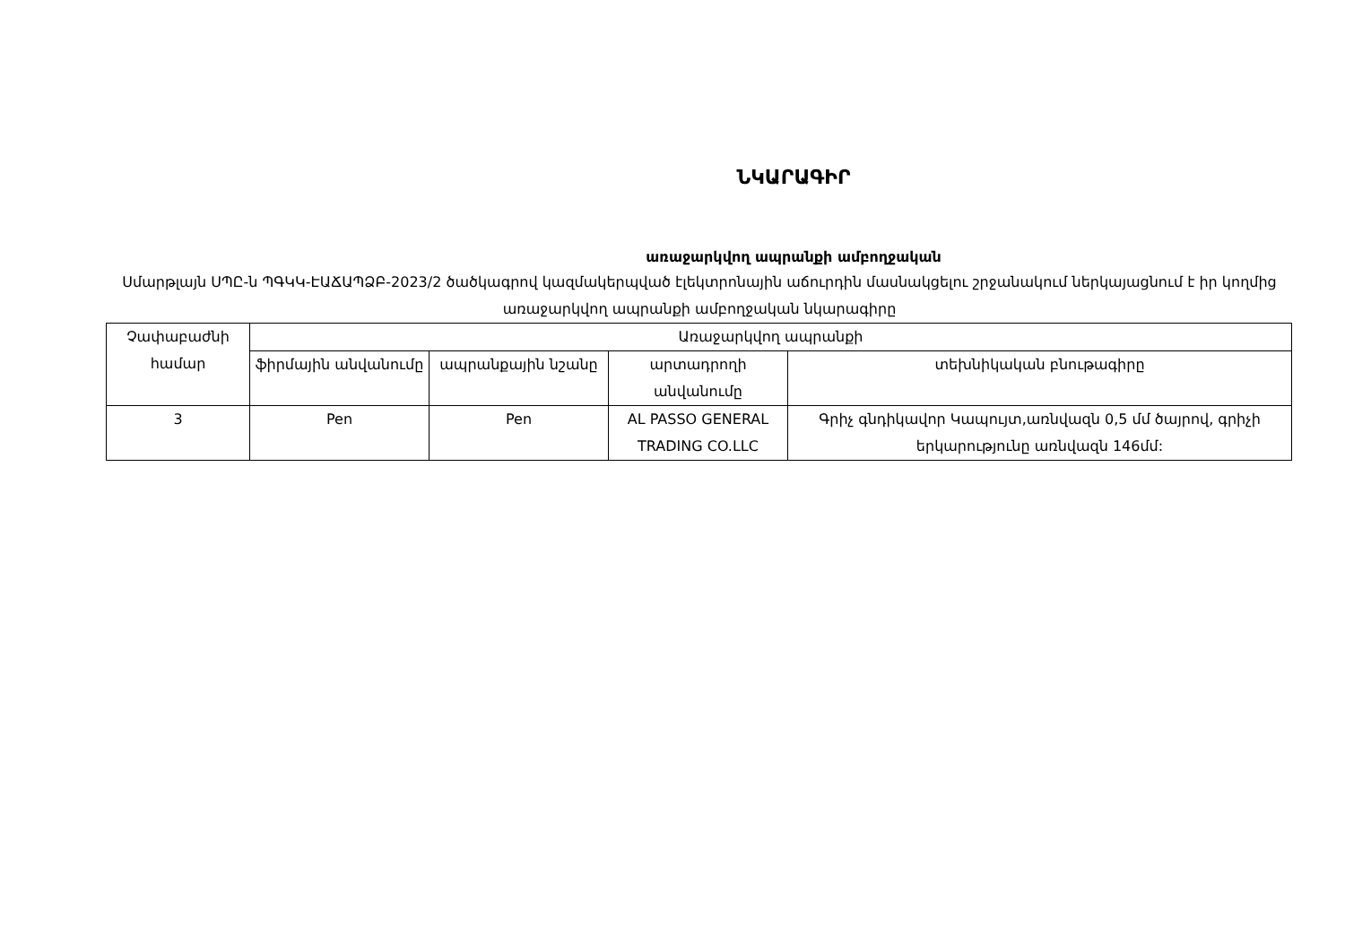ՆԿԱՐԱԳԻՐ
առաջարկվող ապրանքի ամբողջական
Սմարթլայն ՍՊԸ-ն ՊԳԿԿ-ԷԱՃԱՊՁԲ-2023/2 ծածկագրով կազմակերպված էլեկտրոնային աճուրդին մասնակցելու շրջանակում ներկայացնում է իր կողմից առաջարկվող ապրանքի ամբողջական նկարագիրը
| Չափաբաժնի համար | Առաջարկվող ապրանքի | | | |
| --- | --- | --- | --- | --- |
| | ֆիրմային անվանումը | ապրանքային նշանը | արտադրողի անվանումը | տեխնիկական բնութագիրը |
| 3 | Pen | Pen | AL PASSO GENERAL TRADING CO.LLC | Գրիչ գնդիկավոր Կապույտ,առնվազն 0,5 մմ ծայրով, գրիչի երկարությունը առնվազն 146մմ: |